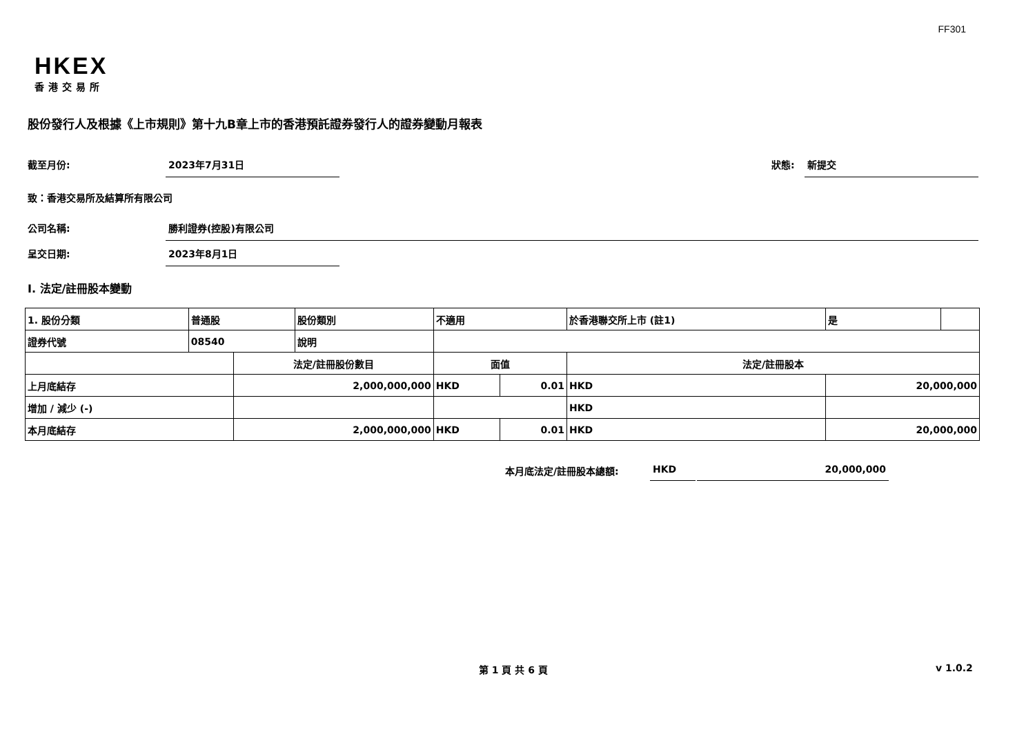FF301
HKEX
香港交易所
股份發行人及根據《上市規則》第十九B章上市的香港預託證券發行人的證券變動月報表
截至月份: 2023年7月31日 狀態: 新提交
致：香港交易所及結算所有限公司
公司名稱: 勝利證券(控股)有限公司
呈交日期: 2023年8月1日
I. 法定/註冊股本變動
| 1. 股份分類 | 普通股 | | 股份類別 | 不適用 | | | 於香港聯交所上市 (註1) | | 是 | |
| 證券代號 | 08540 | | 說明 | | | | | | | |
| | | 法定/註冊股份數目 | | | 面值 | | 法定/註冊股本 | | | |
| 上月底結存 | | 2,000,000,000 | | | HKD | 0.01 | HKD | 20,000,000 | | |
| 增加 / 減少 (-) | | | | | | | HKD | | | |
| 本月底結存 | | 2,000,000,000 | | | HKD | 0.01 | HKD | 20,000,000 | | |
本月底法定/註冊股本總額: HKD 20,000,000
第 1 頁 共 6 頁 v 1.0.2